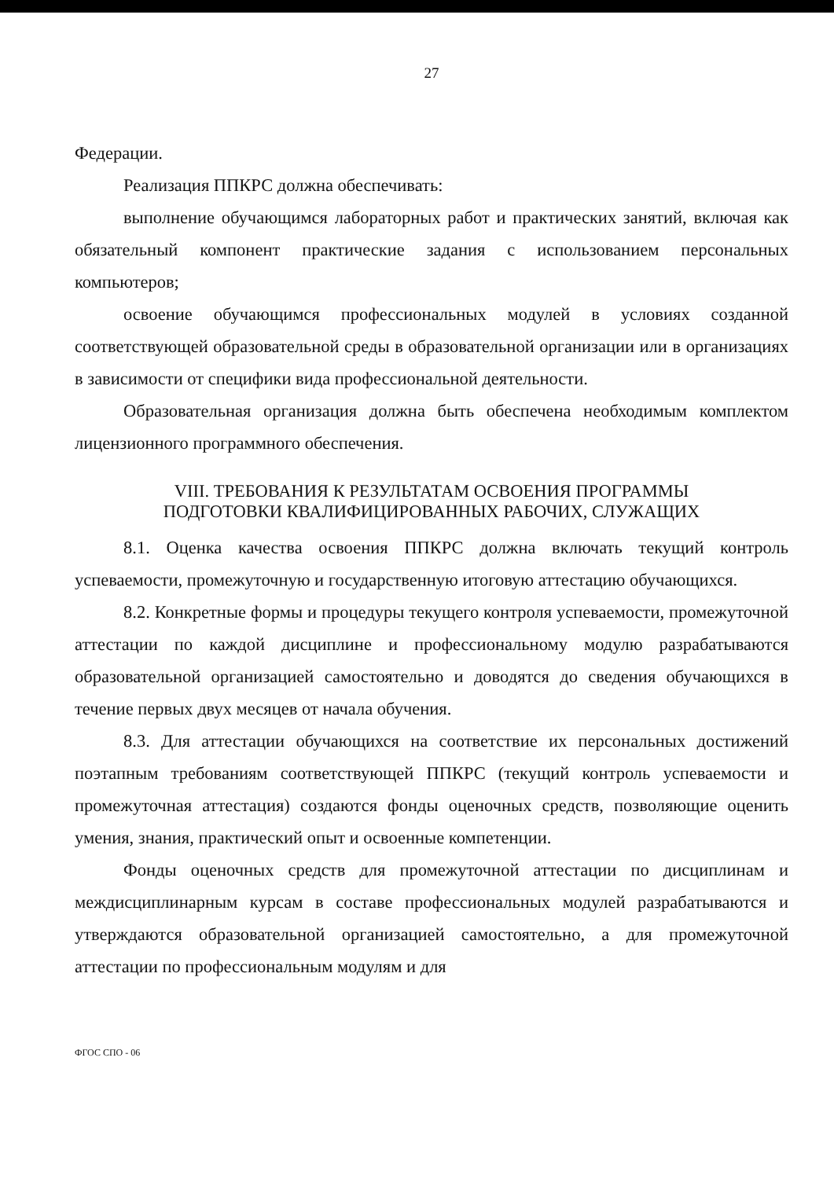27
Федерации.
Реализация ППКРС должна обеспечивать:
выполнение обучающимся лабораторных работ и практических занятий, включая как обязательный компонент практические задания с использованием персональных компьютеров;
освоение обучающимся профессиональных модулей в условиях созданной соответствующей образовательной среды в образовательной организации или в организациях в зависимости от специфики вида профессиональной деятельности.
Образовательная организация должна быть обеспечена необходимым комплектом лицензионного программного обеспечения.
VIII. ТРЕБОВАНИЯ К РЕЗУЛЬТАТАМ ОСВОЕНИЯ ПРОГРАММЫ
ПОДГОТОВКИ КВАЛИФИЦИРОВАННЫХ РАБОЧИХ, СЛУЖАЩИХ
8.1. Оценка качества освоения ППКРС должна включать текущий контроль успеваемости, промежуточную и государственную итоговую аттестацию обучающихся.
8.2. Конкретные формы и процедуры текущего контроля успеваемости, промежуточной аттестации по каждой дисциплине и профессиональному модулю разрабатываются образовательной организацией самостоятельно и доводятся до сведения обучающихся в течение первых двух месяцев от начала обучения.
8.3. Для аттестации обучающихся на соответствие их персональных достижений поэтапным требованиям соответствующей ППКРС (текущий контроль успеваемости и промежуточная аттестация) создаются фонды оценочных средств, позволяющие оценить умения, знания, практический опыт и освоенные компетенции.
Фонды оценочных средств для промежуточной аттестации по дисциплинам и междисциплинарным курсам в составе профессиональных модулей разрабатываются и утверждаются образовательной организацией самостоятельно, а для промежуточной аттестации по профессиональным модулям и для
ФГОС СПО - 06